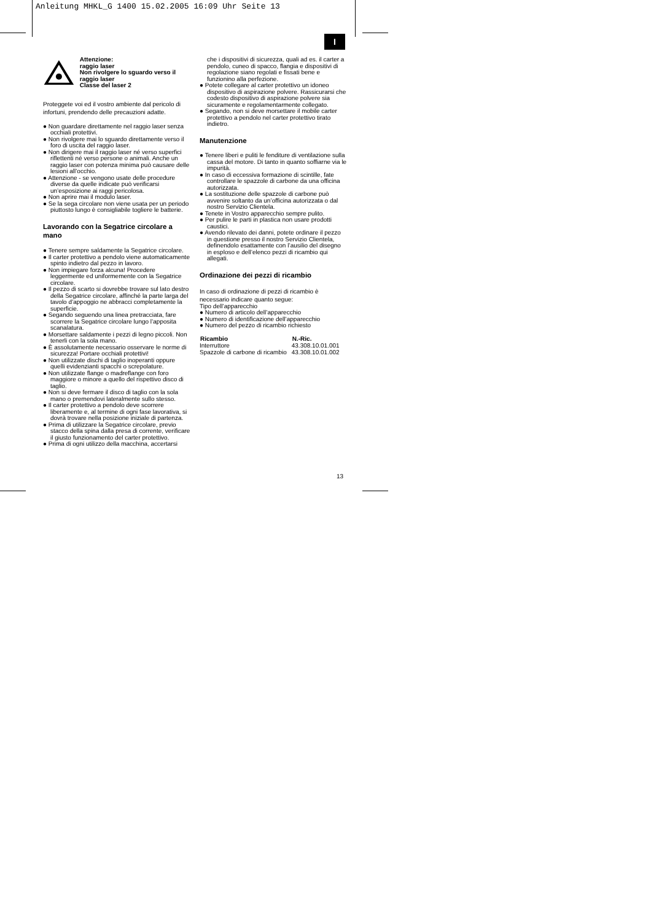Anleitung MHKL_G 1400 15.02.2005 16:09 Uhr Seite 13
I
Attenzione:
raggio laser
Non rivolgere lo sguardo verso il raggio laser
Classe del laser 2
Proteggete voi ed il vostro ambiente dal pericolo di infortuni, prendendo delle precauzioni adatte.
● Non guardare direttamente nel raggio laser senza occhiali protettivi.
● Non rivolgere mai lo sguardo direttamente verso il foro di uscita del raggio laser.
● Non dirigere mai il raggio laser né verso superfici riflettenti né verso persone o animali. Anche un raggio laser con potenza minima può causare delle lesioni all’occhio.
● Attenzione - se vengono usate delle procedure diverse da quelle indicate può verificarsi un’esposizione ai raggi pericolosa.
● Non aprire mai il modulo laser.
● Se la sega circolare non viene usata per un periodo piuttosto lungo è consigliabile togliere le batterie.
Lavorando con la Segatrice circolare a mano
● Tenere sempre saldamente la Segatrice circolare.
● Il carter protettivo a pendolo viene automaticamente spinto indietro dal pezzo in lavoro.
● Non impiegare forza alcuna! Procedere leggermente ed uniformemente con la Segatrice circolare.
● Il pezzo di scarto si dovrebbe trovare sul lato destro della Segatrice circolare, affinché la parte larga del tavolo d’appoggio ne abbracci completamente la superficie.
● Segando seguendo una linea pretracciata, fare scorrere la Segatrice circolare lungo l’apposita scanalatura.
● Morsettare saldamente i pezzi di legno piccoli. Non tenerli con la sola mano.
● È assolutamente necessario osservare le norme di sicurezza! Portare occhiali protettivi!
● Non utilizzate dischi di taglio inoperanti oppure quelli evidenzianti spacchi o screpolature.
● Non utilizzate flange o madreflange con foro maggiore o minore a quello del rispettivo disco di taglio.
● Non si deve fermare il disco di taglio con la sola mano o premendovi lateralmente sullo stesso.
● Il carter protettivo a pendolo deve scorrere liberamente e, al termine di ogni fase lavorativa, si dovrà trovare nella posizione iniziale di partenza.
● Prima di utilizzare la Segatrice circolare, previo stacco della spina dalla presa di corrente, verificare il giusto funzionamento del carter protettivo.
● Prima di ogni utilizzo della macchina, accertarsi
che i dispositivi di sicurezza, quali ad es. il carter a pendolo, cuneo di spacco, flangia e dispositivi di regolazione siano regolati e fissati bene e funzionino alla perfezione.
● Potete collegare al carter protettivo un idoneo dispositivo di aspirazione polvere. Rassicurarsi che codesto dispositivo di aspirazione polvere sia sicuramente e regolamentarmente collegato.
● Segando, non si deve morsettare il mobile carter protettivo a pendolo nel carter protettivo tirato indietro.
Manutenzione
● Tenere liberi e puliti le fenditure di ventilazione sulla cassa del motore. Di tanto in quanto soffiarne via le impurità.
● In caso di eccessiva formazione di scintille, fate controllare le spazzole di carbone da una officina autorizzata.
● La sostituzione delle spazzole di carbone può avvenire soltanto da un’officina autorizzata o dal nostro Servizio Clientela.
● Tenete in Vostro apparecchio sempre pulito.
● Per pulire le parti in plastica non usare prodotti caustici.
● Avendo rilevato dei danni, potete ordinare il pezzo in questione presso il nostro Servizio Clientela, definendolo esattamente con l’ausilio del disegno in esploso e dell’elenco pezzi di ricambio qui allegati.
Ordinazione dei pezzi di ricambio
In caso di ordinazione di pezzi di ricambio è necessario indicare quanto segue:
Tipo dell’apparecchio
● Numero di articolo dell’apparecchio
● Numero di identificazione dell’apparecchio
● Numero del pezzo di ricambio richiesto
| Ricambio | N.-Ric. |
| --- | --- |
| Interruttore | 43.308.10.01.001 |
| Spazzole di carbone di ricambio | 43.308.10.01.002 |
13